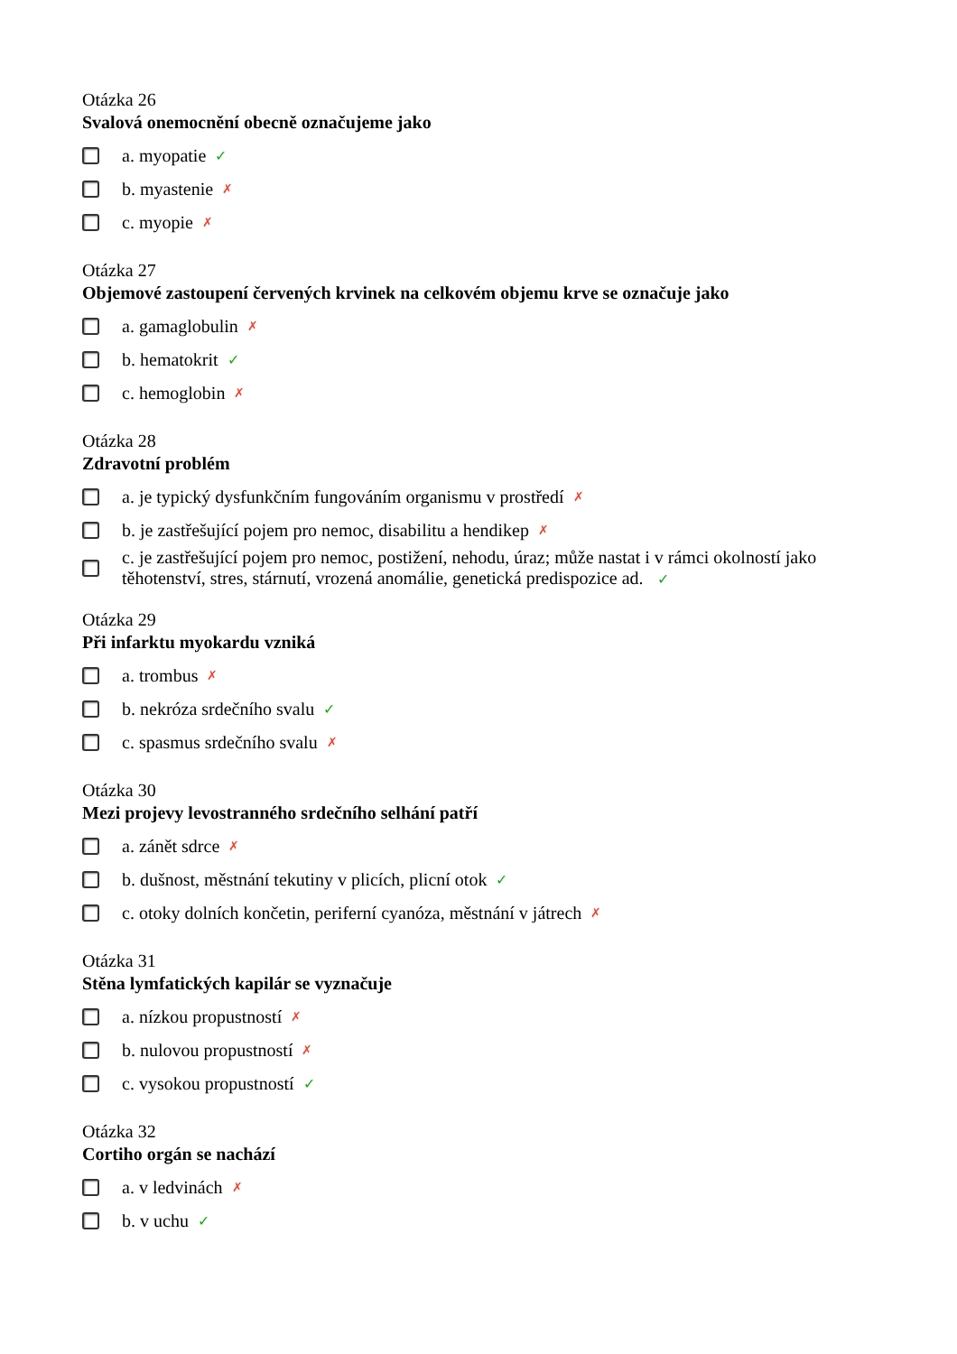Otázka 26
Svalová onemocnění obecně označujeme jako
a. myopatie ✓
b. myastenie ✗
c. myopie ✗
Otázka 27
Objemové zastoupení červených krvinek na celkovém objemu krve se označuje jako
a. gamaglobulin ✗
b. hematokrit ✓
c. hemoglobin ✗
Otázka 28
Zdravotní problém
a. je typický dysfunkčním fungováním organismu v prostředí ✗
b. je zastřešující pojem pro nemoc, disabilitu a hendikep ✗
c. je zastřešující pojem pro nemoc, postižení, nehodu, úraz; může nastat i v rámci okolností jako těhotenství, stres, stárnutí, vrozená anomálie, genetická predispozice ad. ✓
Otázka 29
Při infarktu myokardu vzniká
a. trombus ✗
b. nekróza srdečního svalu ✓
c. spasmus srdečního svalu ✗
Otázka 30
Mezi projevy levostranného srdečního selhání patří
a. zánět sdrce ✗
b. dušnost, městnání tekutiny v plicích, plicní otok ✓
c. otoky dolních končetin, periferní cyanóza, městnání v játrech ✗
Otázka 31
Stěna lymfatických kapilár se vyznačuje
a. nízkou propustností ✗
b. nulovou propustností ✗
c. vysokou propustností ✓
Otázka 32
Cortiho orgán se nachází
a. v ledvinách ✗
b. v uchu ✓